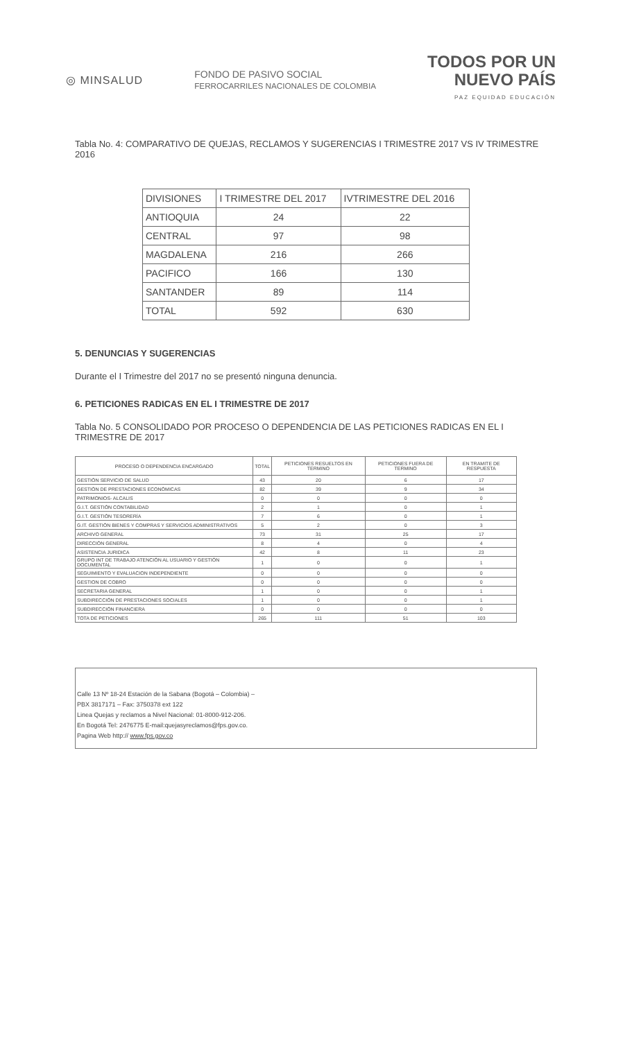◎ MINSALUD
FONDO DE PASIVO SOCIAL
FERROCARRILES NACIONALES DE COLOMBIA
TODOS POR UN
NUEVO PAÍS
PAZ EQUIDAD EDUCACIÓN
Tabla No. 4: COMPARATIVO DE QUEJAS, RECLAMOS Y SUGERENCIAS I TRIMESTRE 2017 VS IV TRIMESTRE 2016
| DIVISIONES | I TRIMESTRE DEL 2017 | IVTRIMESTRE DEL 2016 |
| --- | --- | --- |
| ANTIOQUIA | 24 | 22 |
| CENTRAL | 97 | 98 |
| MAGDALENA | 216 | 266 |
| PACIFICO | 166 | 130 |
| SANTANDER | 89 | 114 |
| TOTAL | 592 | 630 |
5. DENUNCIAS Y SUGERENCIAS
Durante el I Trimestre del 2017 no se presentó ninguna denuncia.
6. PETICIONES RADICAS EN EL I TRIMESTRE DE 2017
Tabla No. 5 CONSOLIDADO POR PROCESO O DEPENDENCIA DE LAS PETICIONES RADICAS EN EL I TRIMESTRE DE 2017
| PROCESO O DEPENDENCIA ENCARGADO | TOTAL | PETICIONES RESUELTOS EN TERMINO | PETICIONES FUERA DE TERMINO | EN TRAMITE DE RESPUESTA |
| --- | --- | --- | --- | --- |
| GESTIÓN SERVICIO DE SALUD | 43 | 20 | 6 | 17 |
| GESTIÓN DE PRESTACIONES ECONÓMICAS | 82 | 39 | 9 | 34 |
| PATRIMONIOS- ALCALIS | 0 | 0 | 0 | 0 |
| G.I.T. GESTIÓN CONTABILIDAD | 2 | 1 | 0 | 1 |
| G.I.T. GESTIÓN TESORERÍA | 7 | 6 | 0 | 1 |
| G.IT. GESTIÓN BIENES Y COMPRAS Y SERVICIOS ADMINISTRATIVOS | 5 | 2 | 0 | 3 |
| ARCHIVO GENERAL | 73 | 31 | 25 | 17 |
| DIRECCIÓN GENERAL | 8 | 4 | 0 | 4 |
| ASISTENCIA JURIDICA | 42 | 8 | 11 | 23 |
| GRUPO INT DE TRABAJO ATENCIÓN AL USUARIO Y GESTIÓN DOCUMENTAL | 1 | 0 | 0 | 1 |
| SEGUIMIENTO Y EVALUACION INDEPENDIENTE | 0 | 0 | 0 | 0 |
| GESTION DE COBRO | 0 | 0 | 0 | 0 |
| SECRETARIA GENERAL | 1 | 0 | 0 | 1 |
| SUBDIRECCIÓN DE PRESTACIONES SOCIALES | 1 | 0 | 0 | 1 |
| SUBDIRECCIÓN FINANCIERA | 0 | 0 | 0 | 0 |
| TOTA DE PETICIONES | 265 | 111 | 51 | 103 |
Calle 13 Nº 18-24 Estación de la Sabana (Bogotá – Colombia) –
PBX 3817171 – Fax: 3750378 ext 122
Linea Quejas y reclamos a Nivel Nacional: 01-8000-912-206.
En Bogotá Tel: 2476775 E-mail:quejasyreclamos@fps.gov.co.
Pagina Web http:// www.fps.gov.co